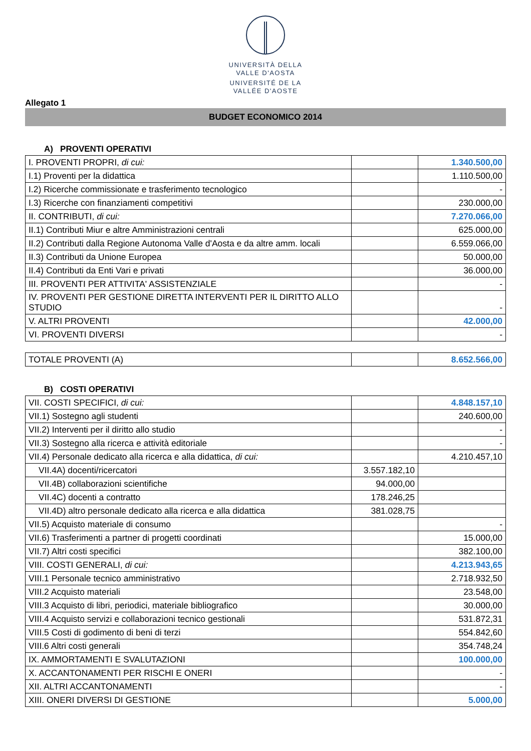UNIVERSITÀ DELLA
VALLE D'AOSTA
UNIVERSITÉ DE LA
VALLÉE D'AOSTE
Allegato 1
BUDGET ECONOMICO 2014
A) PROVENTI OPERATIVI
| I. PROVENTI PROPRI, di cui: | | 1.340.500,00 |
| I.1) Proventi per la didattica | | 1.110.500,00 |
| I.2) Ricerche commissionate e trasferimento tecnologico | | - |
| I.3) Ricerche con finanziamenti competitivi | | 230.000,00 |
| II. CONTRIBUTI, di cui: | | 7.270.066,00 |
| II.1) Contributi Miur e altre Amministrazioni centrali | | 625.000,00 |
| II.2) Contributi dalla Regione Autonoma Valle d'Aosta e da altre amm. locali | | 6.559.066,00 |
| II.3) Contributi da Unione Europea | | 50.000,00 |
| II.4) Contributi da Enti Vari e privati | | 36.000,00 |
| III. PROVENTI PER ATTIVITA' ASSISTENZIALE | | - |
| IV. PROVENTI PER GESTIONE DIRETTA INTERVENTI PER IL DIRITTO ALLO STUDIO | | - |
| V. ALTRI PROVENTI | | 42.000,00 |
| VI. PROVENTI DIVERSI | | - |
| TOTALE PROVENTI (A) | | 8.652.566,00 |
B) COSTI OPERATIVI
| VII. COSTI SPECIFICI, di cui: | | 4.848.157,10 |
| VII.1) Sostegno agli studenti | | 240.600,00 |
| VII.2) Interventi per il diritto allo studio | | - |
| VII.3) Sostegno alla ricerca e attività editoriale | | - |
| VII.4) Personale dedicato alla ricerca e alla didattica, di cui: | | 4.210.457,10 |
| VII.4A) docenti/ricercatori | 3.557.182,10 | |
| VII.4B) collaborazioni scientifiche | 94.000,00 | |
| VII.4C) docenti a contratto | 178.246,25 | |
| VII.4D) altro personale dedicato alla ricerca e alla didattica | 381.028,75 | |
| VII.5) Acquisto materiale di consumo | | - |
| VII.6) Trasferimenti a partner di progetti coordinati | | 15.000,00 |
| VII.7) Altri costi specifici | | 382.100,00 |
| VIII. COSTI GENERALI, di cui: | | 4.213.943,65 |
| VIII.1 Personale tecnico amministrativo | | 2.718.932,50 |
| VIII.2 Acquisto materiali | | 23.548,00 |
| VIII.3 Acquisto di libri, periodici, materiale bibliografico | | 30.000,00 |
| VIII.4 Acquisto servizi e collaborazioni tecnico gestionali | | 531.872,31 |
| VIII.5 Costi di godimento di beni di terzi | | 554.842,60 |
| VIII.6 Altri costi generali | | 354.748,24 |
| IX. AMMORTAMENTI E SVALUTAZIONI | | 100.000,00 |
| X. ACCANTONAMENTI PER RISCHI E ONERI | | - |
| XII. ALTRI ACCANTONAMENTI | | - |
| XIII. ONERI DIVERSI DI GESTIONE | | 5.000,00 |